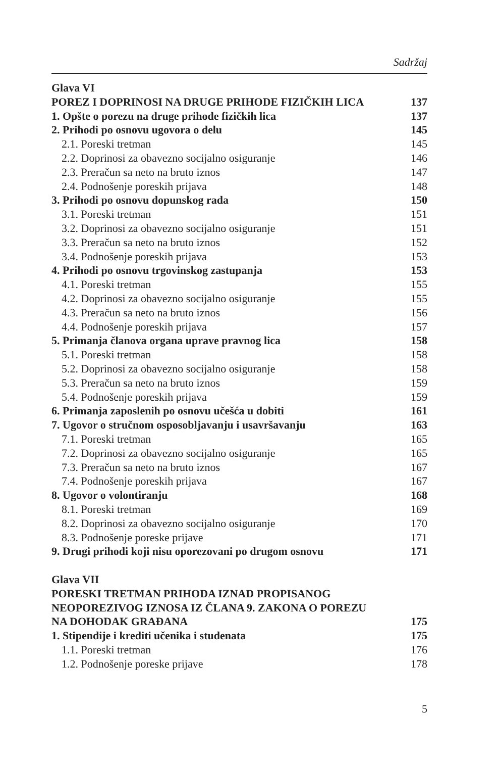Sadržaj
Glava VI
POREZ I DOPRINOSI NA DRUGE PRIHODE FIZIČKIH LICA 137
1. Opšte o porezu na druge prihode fizičkih lica 137
2. Prihodi po osnovu ugovora o delu 145
2.1. Poreski tretman 145
2.2. Doprinosi za obavezno socijalno osiguranje 146
2.3. Preračun sa neto na bruto iznos 147
2.4. Podnošenje poreskih prijava 148
3. Prihodi po osnovu dopunskog rada 150
3.1. Poreski tretman 151
3.2. Doprinosi za obavezno socijalno osiguranje 151
3.3. Preračun sa neto na bruto iznos 152
3.4. Podnošenje poreskih prijava 153
4. Prihodi po osnovu trgovinskog zastupanja 153
4.1. Poreski tretman 155
4.2. Doprinosi za obavezno socijalno osiguranje 155
4.3. Preračun sa neto na bruto iznos 156
4.4. Podnošenje poreskih prijava 157
5. Primanja članova organa uprave pravnog lica 158
5.1. Poreski tretman 158
5.2. Doprinosi za obavezno socijalno osiguranje 158
5.3. Preračun sa neto na bruto iznos 159
5.4. Podnošenje poreskih prijava 159
6. Primanja zaposlenih po osnovu učešća u dobiti 161
7. Ugovor o stručnom osposobljavanju i usavršavanju 163
7.1. Poreski tretman 165
7.2. Doprinosi za obavezno socijalno osiguranje 165
7.3. Preračun sa neto na bruto iznos 167
7.4. Podnošenje poreskih prijava 167
8. Ugovor o volontiranju 168
8.1. Poreski tretman 169
8.2. Doprinosi za obavezno socijalno osiguranje 170
8.3. Podnošenje poreske prijave 171
9. Drugi prihodi koji nisu oporezovani po drugom osnovu 171
Glava VII
PORESKI TRETMAN PRIHODA IZNAD PROPISANOG
NEOPOREZIVOG IZNOSA IZ ČLANA 9. ZAKONA O POREZU
NA DOHODAK GRAĐANA 175
1. Stipendije i krediti učenika i studenata 175
1.1. Poreski tretman 176
1.2. Podnošenje poreske prijave 178
5